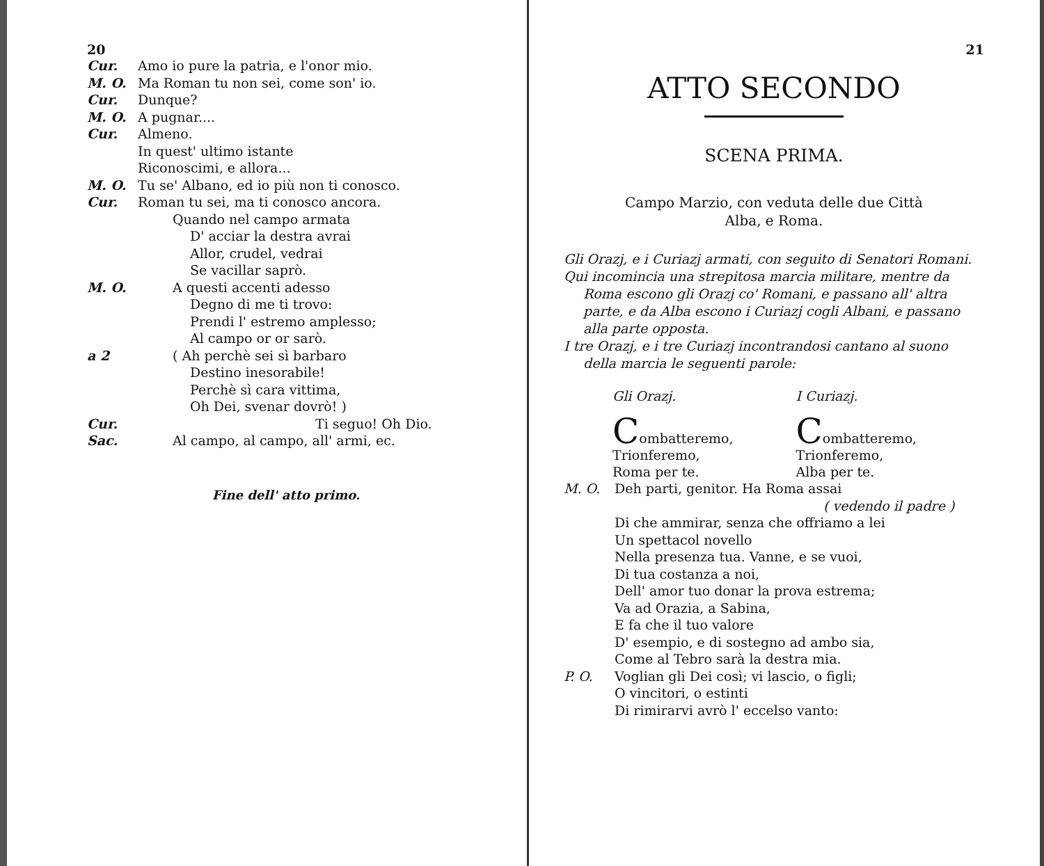20
Cur. Amo io pure la patria, e l'onor mio.
M. O. Ma Roman tu non sei, come son' io.
Cur. Dunque?
M. O. A pugnar....
Cur. Almeno.
In quest' ultimo istante
Riconoscimi, e allora...
M. O. Tu se' Albano, ed io più non ti conosco.
Cur. Roman tu sei, ma ti conosco ancora.
Quando nel campo armata
D' acciar la destra avrai
Allor, crudel, vedrai
Se vacillar saprò.
M. O. A questi accenti adesso
Degno di me ti trovo:
Prendi l' estremo amplesso;
Al campo or or sarò.
a 2 ( Ah perchè sei sì barbaro
Destino inesorabile!
Perchè sì cara vittima,
Oh Dei, svenar dovrò! )
Cur. Ti seguo! Oh Dio.
Sac. Al campo, al campo, all' armi, ec.
Fine dell' atto primo.
21
ATTO SECONDO
SCENA PRIMA.
Campo Marzio, con veduta delle due Città
Alba, e Roma.
Gli Orazj, e i Curiazj armati, con seguito di Senatori Romani.
Qui incomincia una strepitosa marcia militare, mentre da Roma escono gli Orazj co' Romani, e passano all' altra parte, e da Alba escono i Curiazj cogli Albani, e passano alla parte opposta.
I tre Orazj, e i tre Curiazj incontrandosi cantano al suono della marcia le seguenti parole:
Gli Orazj.
Combatteremo,
Trionferemo,
Roma per te.
I Curiazj.
Combatteremo,
Trionferemo,
Alba per te.
M. O. Deh parti, genitor. Ha Roma assai
( vedendo il padre )
Di che ammirar, senza che offriamo a lei
Un spettacol novello
Nella presenza tua. Vanne, e se vuoi,
Di tua costanza a noi,
Dell' amor tuo donar la prova estrema;
Va ad Orazia, a Sabina,
E fa che il tuo valore
D' esempio, e di sostegno ad ambo sia,
Come al Tebro sarà la destra mia.
P. O. Voglian gli Dei così; vi lascio, o figli;
O vincitori, o estinti
Di rimirarvi avrò l' eccelso vanto: